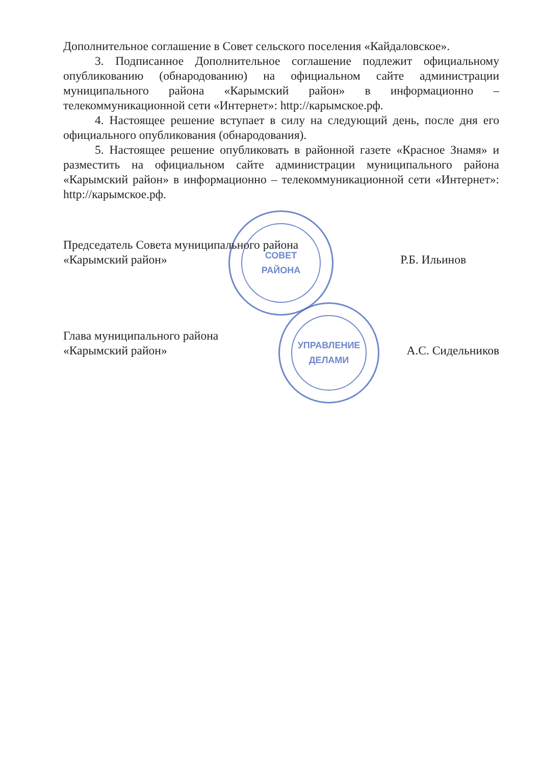СОВЕТ
РАЙОНА
УПРАВЛЕНИЕ
ДЕЛАМИ
Дополнительное соглашение в Совет сельского поселения «Кайдаловское».
3. Подписанное Дополнительное соглашение подлежит официальному опубликованию (обнародованию) на официальном сайте администрации муниципального района «Карымский район» в информационно – телекоммуникационной сети «Интернет»: http://карымское.рф.
4. Настоящее решение вступает в силу на следующий день, после дня его официального опубликования (обнародования).
5. Настоящее решение опубликовать в районной газете «Красное Знамя» и разместить на официальном сайте администрации муниципального района «Карымский район» в информационно – телекоммуникационной сети «Интернет»: http://карымское.рф.
Председатель Совета муниципального района
«Карымский район»
Р.Б. Ильинов
Глава муниципального района
«Карымский район»
А.С. Сидельников